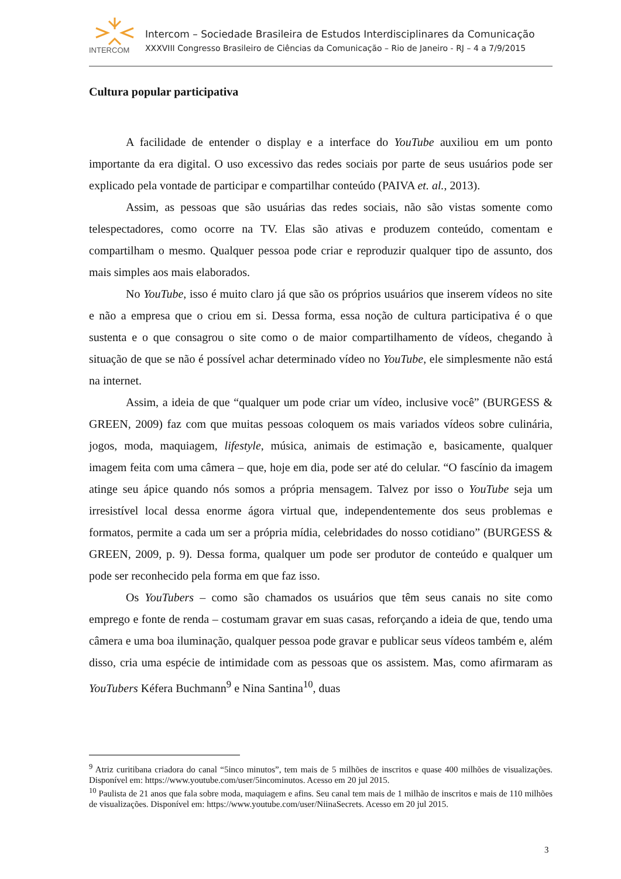INTERCOM
Intercom – Sociedade Brasileira de Estudos Interdisciplinares da Comunicação
XXXVIII Congresso Brasileiro de Ciências da Comunicação – Rio de Janeiro - RJ – 4 a 7/9/2015
Cultura popular participativa
A facilidade de entender o display e a interface do YouTube auxiliou em um ponto importante da era digital. O uso excessivo das redes sociais por parte de seus usuários pode ser explicado pela vontade de participar e compartilhar conteúdo (PAIVA et. al., 2013).
Assim, as pessoas que são usuárias das redes sociais, não são vistas somente como telespectadores, como ocorre na TV. Elas são ativas e produzem conteúdo, comentam e compartilham o mesmo. Qualquer pessoa pode criar e reproduzir qualquer tipo de assunto, dos mais simples aos mais elaborados.
No YouTube, isso é muito claro já que são os próprios usuários que inserem vídeos no site e não a empresa que o criou em si. Dessa forma, essa noção de cultura participativa é o que sustenta e o que consagrou o site como o de maior compartilhamento de vídeos, chegando à situação de que se não é possível achar determinado vídeo no YouTube, ele simplesmente não está na internet.
Assim, a ideia de que “qualquer um pode criar um vídeo, inclusive você” (BURGESS & GREEN, 2009) faz com que muitas pessoas coloquem os mais variados vídeos sobre culinária, jogos, moda, maquiagem, lifestyle, música, animais de estimação e, basicamente, qualquer imagem feita com uma câmera – que, hoje em dia, pode ser até do celular. “O fascínio da imagem atinge seu ápice quando nós somos a própria mensagem. Talvez por isso o YouTube seja um irresistível local dessa enorme ágora virtual que, independentemente dos seus problemas e formatos, permite a cada um ser a própria mídia, celebridades do nosso cotidiano” (BURGESS & GREEN, 2009, p. 9). Dessa forma, qualquer um pode ser produtor de conteúdo e qualquer um pode ser reconhecido pela forma em que faz isso.
Os YouTubers – como são chamados os usuários que têm seus canais no site como emprego e fonte de renda – costumam gravar em suas casas, reforçando a ideia de que, tendo uma câmera e uma boa iluminação, qualquer pessoa pode gravar e publicar seus vídeos também e, além disso, cria uma espécie de intimidade com as pessoas que os assistem. Mas, como afirmaram as YouTubers Kéfera Buchmann<sup>9</sup> e Nina Santina<sup>10</sup>, duas
<sup>9</sup> Atriz curitibana criadora do canal “5inco minutos”, tem mais de 5 milhões de inscritos e quase 400 milhões de visualizações. Disponível em: https://www.youtube.com/user/5incominutos. Acesso em 20 jul 2015.
<sup>10</sup> Paulista de 21 anos que fala sobre moda, maquiagem e afins. Seu canal tem mais de 1 milhão de inscritos e mais de 110 milhões de visualizações. Disponível em: https://www.youtube.com/user/NiinaSecrets. Acesso em 20 jul 2015.
3